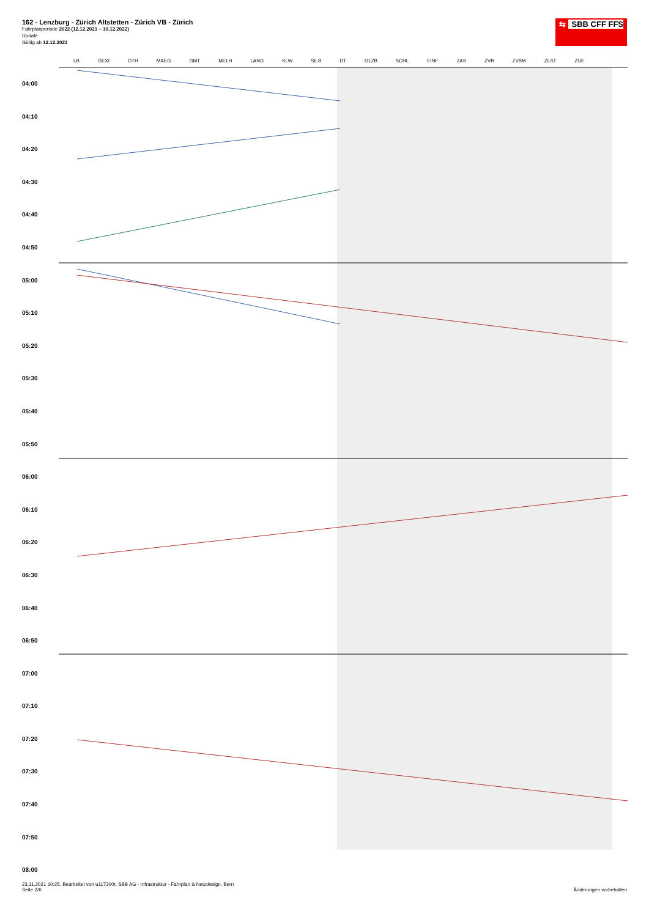162 - Lenzburg - Zürich Altstetten - Zürich VB - Zürich
Fahrplanperiode 2022 (12.12.2021 – 10.12.2022)
Update
Gültig ab 12.12.2021
⇆ SBB CFF FFS
LB GEXI OTH MAEG GMT MELH LANG KLW SILB DT GLZB SCHL EINF ZAS ZVB ZVBM ZLST ZUE
04:00
04:10
04:20
04:30
04:40
04:50
05:00
05:10
05:20
05:30
05:40
05:50
06:00
06:10
06:20
06:30
06:40
06:50
07:00
07:10
07:20
07:30
07:40
07:50
08:00
23.11.2021 10:25, Bearbeitet von u117300t, SBB AG - Infrastruktur - Fahrplan & Netzdesign, Bern
Seite 2/6
Änderungen vorbehalten